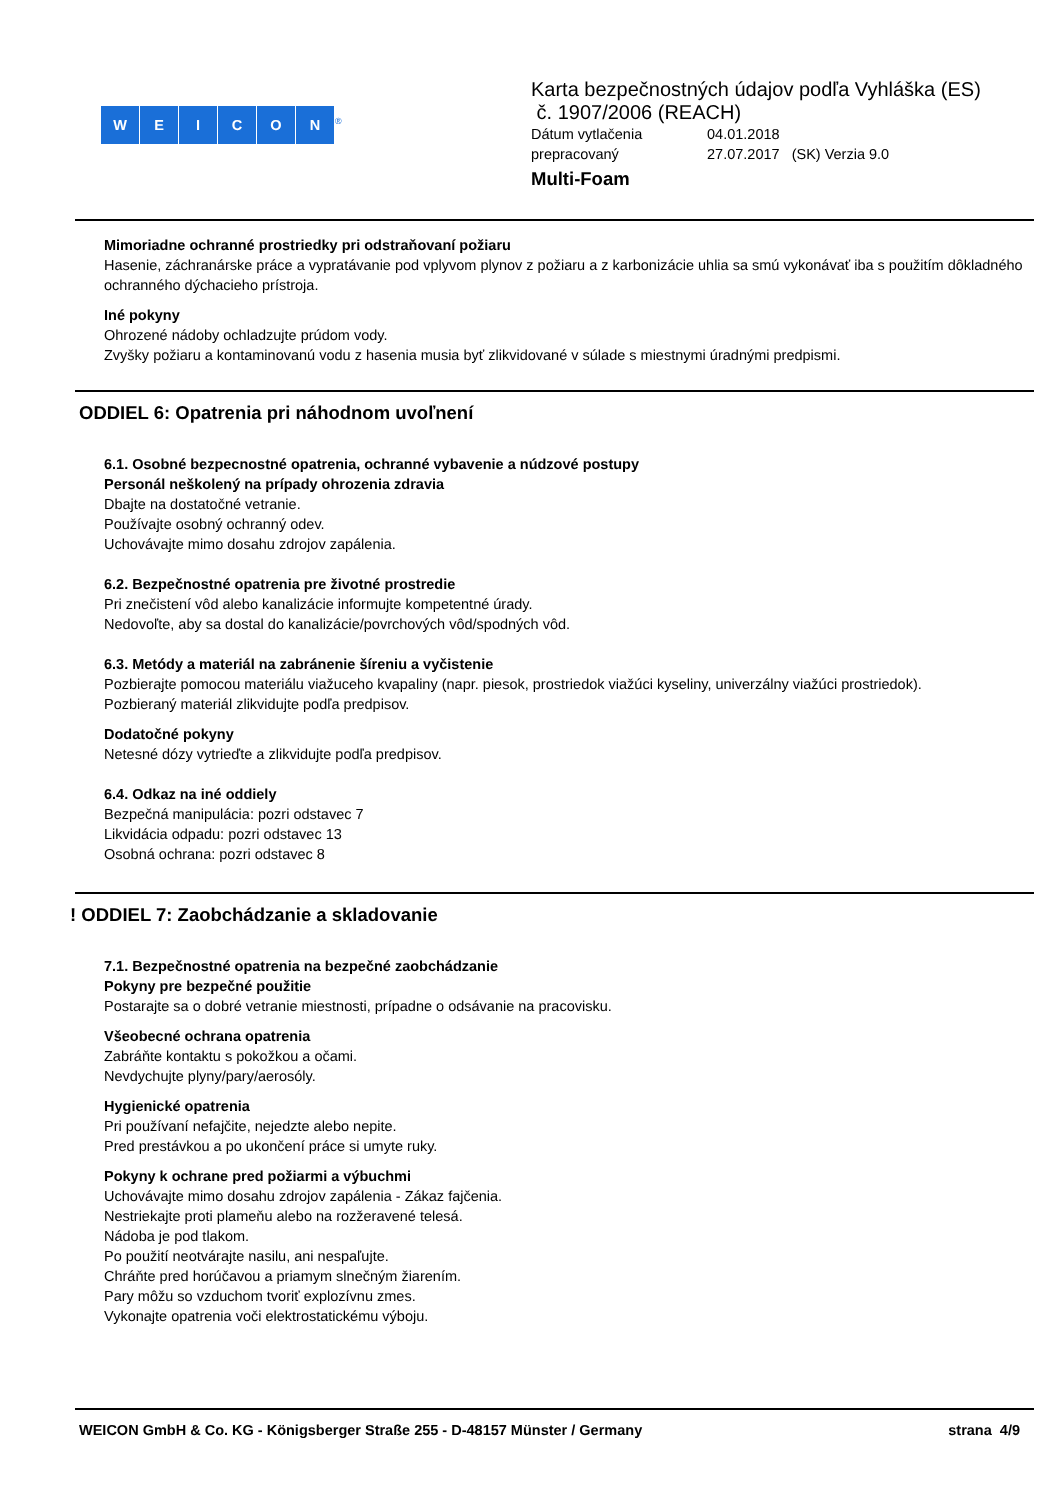WEICON<sup>®</sup>
Karta bezpečnostných údajov podľa Vyhláška (ES)
č. 1907/2006 (REACH)
Dátum vytlačenia 04.01.2018 prepracovaný 27.07.2017 (SK) Verzia 9.0
Multi-Foam
Mimoriadne ochranné prostriedky pri odstraňovaní požiaru
Hasenie, záchranárske práce a vypratávanie pod vplyvom plynov z požiaru a z karbonizácie uhlia sa smú vykonávať iba s použitím dôkladného ochranného dýchacieho prístroja.
Iné pokyny
Ohrozené nádoby ochladzujte prúdom vody.
Zvyšky požiaru a kontaminovanú vodu z hasenia musia byť zlikvidované v súlade s miestnymi úradnými predpismi.
ODDIEL 6: Opatrenia pri náhodnom uvoľnení
6.1. Osobné bezpecnostné opatrenia, ochranné vybavenie a núdzové postupy
Personál neškolený na prípady ohrozenia zdravia
Dbajte na dostatočné vetranie.
Používajte osobný ochranný odev.
Uchovávajte mimo dosahu zdrojov zapálenia.
6.2. Bezpečnostné opatrenia pre životné prostredie
Pri znečistení vôd alebo kanalizácie informujte kompetentné úrady.
Nedovoľte, aby sa dostal do kanalizácie/povrchových vôd/spodných vôd.
6.3. Metódy a materiál na zabránenie šíreniu a vyčistenie
Pozbierajte pomocou materiálu viažuceho kvapaliny (napr. piesok, prostriedok viažúci kyseliny, univerzálny viažúci prostriedok).
Pozbieraný materiál zlikvidujte podľa predpisov.
Dodatočné pokyny
Netesné dózy vytrieďte a zlikvidujte podľa predpisov.
6.4. Odkaz na iné oddiely
Bezpečná manipulácia: pozri odstavec 7
Likvidácia odpadu: pozri odstavec 13
Osobná ochrana: pozri odstavec 8
! ODDIEL 7: Zaobchádzanie a skladovanie
7.1. Bezpečnostné opatrenia na bezpečné zaobchádzanie
Pokyny pre bezpečné použitie
Postarajte sa o dobré vetranie miestnosti, prípadne o odsávanie na pracovisku.
Všeobecné ochrana opatrenia
Zabráňte kontaktu s pokožkou a očami.
Nevdychujte plyny/pary/aerosóly.
Hygienické opatrenia
Pri používaní nefajčite, nejedzte alebo nepite.
Pred prestávkou a po ukončení práce si umyte ruky.
Pokyny k ochrane pred požiarmi a výbuchmi
Uchovávajte mimo dosahu zdrojov zapálenia - Zákaz fajčenia.
Nestriekajte proti plameňu alebo na rozžeravené telesá.
Nádoba je pod tlakom.
Po použití neotvárajte nasilu, ani nespaľujte.
Chráňte pred horúčavou a priamym slnečným žiarením.
Pary môžu so vzduchom tvoriť explozívnu zmes.
Vykonajte opatrenia voči elektrostatickému výboju.
WEICON GmbH & Co. KG - Königsberger Straße 255 - D-48157 Münster / Germany strana 4/9